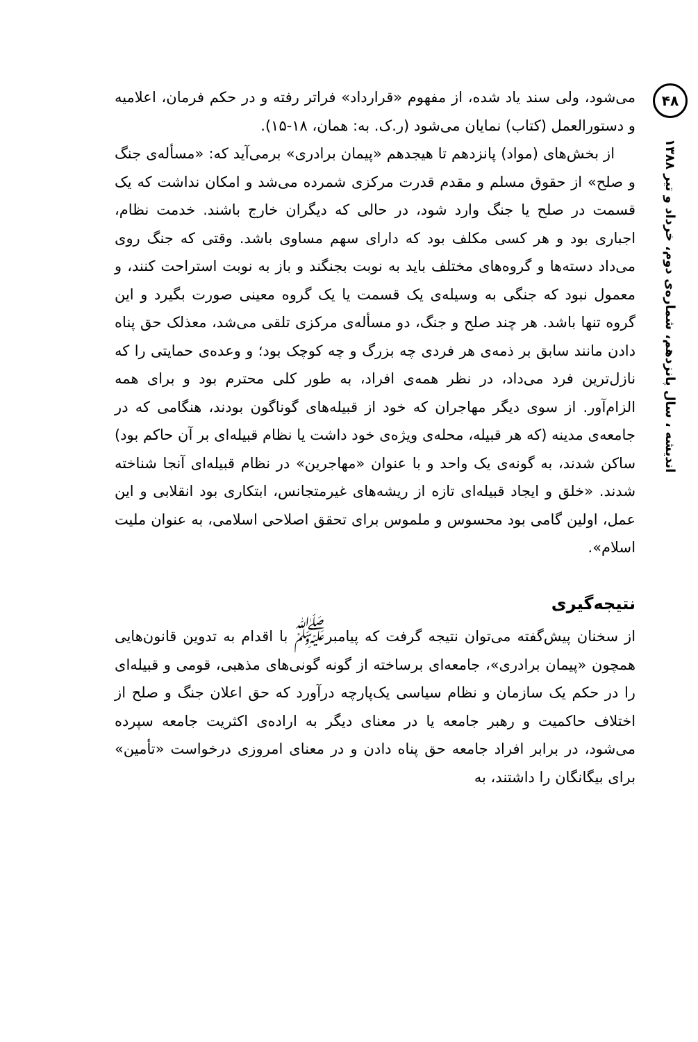۴۸
اندیشه ، سال پانزدهم، شماره‌ی دوم، خرداد و تیر ۱۳۸۸
می‌شود، ولی سند یاد شده، از مفهوم «قرارداد» فراتر رفته و در حکم فرمان، اعلامیه و دستورالعمل (کتاب) نمایان می‌شود (ر.ک. به: همان، ۱۸-۱۵).
از بخش‌های (مواد) پانزدهم تا هیجدهم «پیمان برادری» برمی‌آید که: «مسأله‌ی جنگ و صلح» از حقوق مسلم و مقدم قدرت مرکزی شمرده می‌شد و امکان نداشت که یک قسمت در صلح یا جنگ وارد شود، در حالی که دیگران خارج باشند. خدمت نظام، اجباری بود و هر کسی مکلف بود که دارای سهم مساوی باشد. وقتی که جنگ روی می‌داد دسته‌ها و گروه‌های مختلف باید به نوبت بجنگند و باز به نوبت استراحت کنند، و معمول نبود که جنگی به وسیله‌ی یک قسمت یا یک گروه معینی صورت بگیرد و این گروه تنها باشد. هر چند صلح و جنگ، دو مسأله‌ی مرکزی تلقی می‌شد، معذلک حق پناه دادن مانند سابق بر ذمه‌ی هر فردی چه بزرگ و چه کوچک بود؛ و وعده‌ی حمایتی را که نازل‌ترین فرد می‌داد، در نظر همه‌ی افراد، به طور کلی محترم بود و برای همه الزام‌آور. از سوی دیگر مهاجران که خود از قبیله‌های گوناگون بودند، هنگامی که در جامعه‌ی مدینه (که هر قبیله، محله‌ی ویژه‌ی خود داشت یا نظام قبیله‌ای بر آن حاکم بود) ساکن شدند، به گونه‌ی یک واحد و با عنوان «مهاجرین» در نظام قبیله‌ای آنجا شناخته شدند. «خلق و ایجاد قبیله‌ای تازه از ریشه‌های غیرمتجانس، ابتکاری بود انقلابی و این عمل، اولین گامی بود محسوس و ملموس برای تحقق اصلاحی اسلامی، به عنوان ملیت اسلام».
نتیجه‌گیری
از سخنان پیش‌گفته می‌توان نتیجه گرفت که پیامبر<sup>ﷺ</sup> با اقدام به تدوین قانون‌هایی همچون «پیمان برادری»، جامعه‌ای برساخته از گونه گونی‌های مذهبی، قومی و قبیله‌ای را در حکم یک سازمان و نظام سیاسی یک‌پارچه درآورد که حق اعلان جنگ و صلح از اختلاف حاکمیت و رهبر جامعه یا در معنای دیگر به اراده‌ی اکثریت جامعه سپرده می‌شود، در برابر افراد جامعه حق پناه دادن و در معنای امروزی درخواست «تأمین» برای بیگانگان را داشتند، به